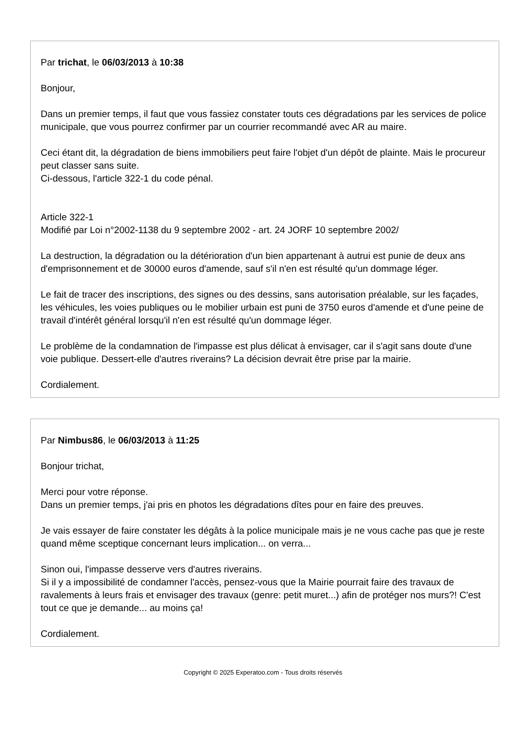Par trichat, le 06/03/2013 à 10:38
Bonjour,
Dans un premier temps, il faut que vous fassiez constater touts ces dégradations par les services de police municipale, que vous pourrez confirmer par un courrier recommandé avec AR au maire.
Ceci étant dit, la dégradation de biens immobiliers peut faire l'objet d'un dépôt de plainte. Mais le procureur peut classer sans suite.
Ci-dessous, l'article 322-1 du code pénal.
Article 322-1
Modifié par Loi n°2002-1138 du 9 septembre 2002 - art. 24 JORF 10 septembre 2002/
La destruction, la dégradation ou la détérioration d'un bien appartenant à autrui est punie de deux ans d'emprisonnement et de 30000 euros d'amende, sauf s'il n'en est résulté qu'un dommage léger.
Le fait de tracer des inscriptions, des signes ou des dessins, sans autorisation préalable, sur les façades, les véhicules, les voies publiques ou le mobilier urbain est puni de 3750 euros d'amende et d'une peine de travail d'intérêt général lorsqu'il n'en est résulté qu'un dommage léger.
Le problème de la condamnation de l'impasse est plus délicat à envisager, car il s'agit sans doute d'une voie publique. Dessert-elle d'autres riverains? La décision devrait être prise par la mairie.
Cordialement.
Par Nimbus86, le 06/03/2013 à 11:25
Bonjour trichat,
Merci pour votre réponse.
Dans un premier temps, j'ai pris en photos les dégradations dîtes pour en faire des preuves.
Je vais essayer de faire constater les dégâts à la police municipale mais je ne vous cache pas que je reste quand même sceptique concernant leurs implication... on verra...
Sinon oui, l'impasse desserve vers d'autres riverains.
Si il y a impossibilité de condamner l'accès, pensez-vous que la Mairie pourrait faire des travaux de ravalements à leurs frais et envisager des travaux (genre: petit muret...) afin de protéger nos murs?! C'est tout ce que je demande... au moins ça!
Cordialement.
Copyright © 2025 Experatoo.com - Tous droits réservés